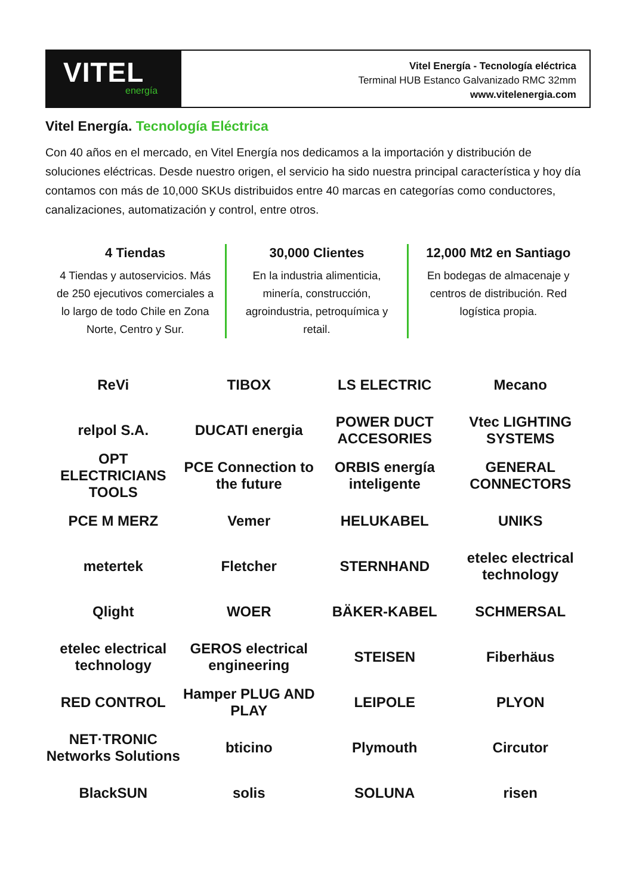VITEL
energía
Vitel Energía - Tecnología eléctrica
Terminal HUB Estanco Galvanizado RMC 32mm
www.vitelenergia.com
Vitel Energía. Tecnología Eléctrica
Con 40 años en el mercado, en Vitel Energía nos dedicamos a la importación y distribución de soluciones eléctricas. Desde nuestro origen, el servicio ha sido nuestra principal característica y hoy día contamos con más de 10,000 SKUs distribuidos entre 40 marcas en categorías como conductores, canalizaciones, automatización y control, entre otros.
4 Tiendas
4 Tiendas y autoservicios. Más de 250 ejecutivos comerciales a lo largo de todo Chile en Zona Norte, Centro y Sur.
30,000 Clientes
En la industria alimenticia, minería, construcción, agroindustria, petroquímica y retail.
12,000 Mt2 en Santiago
En bodegas de almacenaje y centros de distribución. Red logística propia.
ReVi
TIBOX
LS ELECTRIC
Mecano
relpol S.A.
DUCATI energia
POWER DUCT ACCESORIES
Vtec LIGHTING SYSTEMS
OPT ELECTRICIANS TOOLS
PCE Connection to the future
ORBIS energía inteligente
GENERAL CONNECTORS
PCE M MERZ
Vemer
HELUKABEL
UNIKS
metertek
Fletcher
STERNHAND
etelec electrical technology
Qlight
WOER
BÄKER-KABEL
SCHMERSAL
etelec electrical technology
GEROS electrical engineering
STEISEN
Fiberhäus
RED CONTROL
Hamper PLUG AND PLAY
LEIPOLE
PLYON
NET·TRONIC Networks Solutions
bticino
Plymouth
Circutor
BlackSUN
solis
SOLUNA
risen